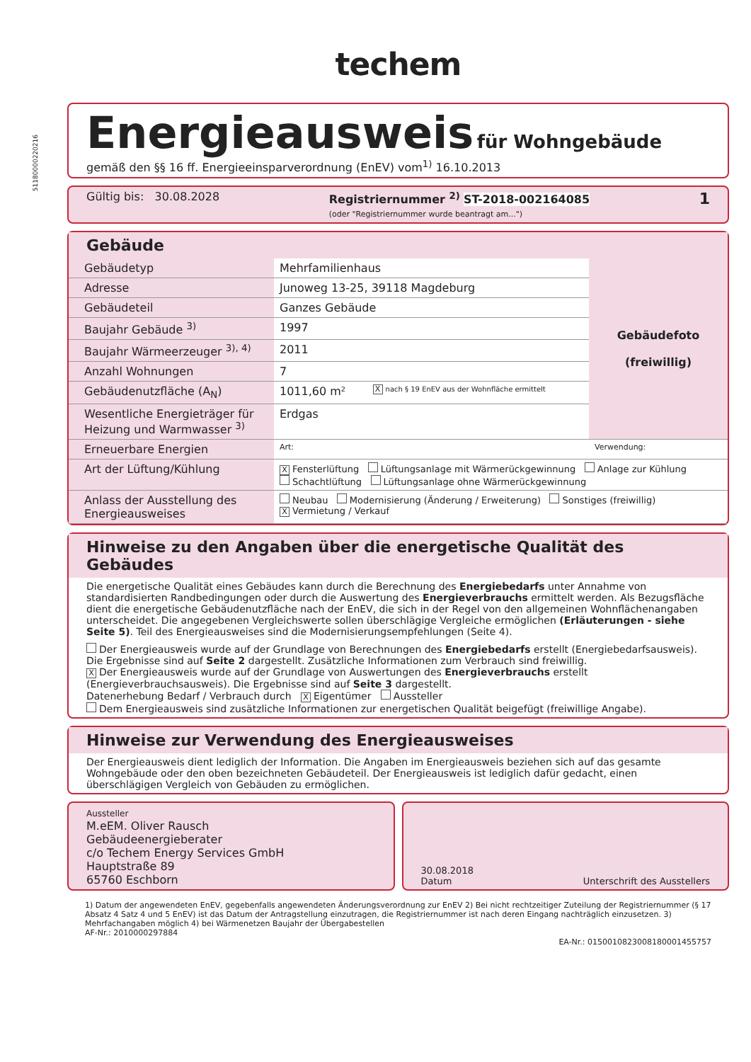techem
5118000022021​6
Energieausweis
für Wohngebäude
gemäß den §§ 16 ff. Energieeinsparverordnung (EnEV) vom<sup>1)</sup> 16.10.2013
Gültig bis: 30.08.2028 Registriernummer <sup>2)</sup> ST-2018-002164085
(oder "Registriernummer wurde beantragt am...") 1
Gebäude
| Gebäudetyp | Mehrfamilienhaus | | Gebäudefoto (freiwillig) |
| Adresse | Junoweg 13-25, 39118 Magdeburg | | |
| Gebäudeteil | Ganzes Gebäude | | |
| Baujahr Gebäude <sup>3)</sup> | 1997 | | |
| Baujahr Wärmeerzeuger <sup>3), 4)</sup> | 2011 | | |
| Anzahl Wohnungen | 7 | | |
| Gebäudenutzfläche (A<sub>N</sub>) | 1011,60 m² | X nach § 19 EnEV aus der Wohnfläche ermittelt | |
| Wesentliche Energieträger für Heizung und Warmwasser <sup>3)</sup> | Erdgas | | |
| Erneuerbare Energien | Art: | | Verwendung: |
| Art der Lüftung/Kühlung | X Fensterlüftung Lüftungsanlage mit Wärmerückgewinnung Anlage zur Kühlung Schachtlüftung Lüftungsanlage ohne Wärmerückgewinnung | | |
| Anlass der Ausstellung des Energieausweises | Neubau Modernisierung (Änderung / Erweiterung) Sonstiges (freiwillig) X Vermietung / Verkauf | | |
Hinweise zu den Angaben über die energetische Qualität des Gebäudes
Die energetische Qualität eines Gebäudes kann durch die Berechnung des Energiebedarfs unter Annahme von standardisierten Randbedingungen oder durch die Auswertung des Energieverbrauchs ermittelt werden. Als Bezugsfläche dient die energetische Gebäudenutzfläche nach der EnEV, die sich in der Regel von den allgemeinen Wohnflächenangaben unterscheidet. Die angegebenen Vergleichswerte sollen überschlägige Vergleiche ermöglichen (Erläuterungen - siehe Seite 5). Teil des Energieausweises sind die Modernisierungsempfehlungen (Seite 4).
Der Energieausweis wurde auf der Grundlage von Berechnungen des Energiebedarfs erstellt (Energiebedarfsausweis). Die Ergebnisse sind auf Seite 2 dargestellt. Zusätzliche Informationen zum Verbrauch sind freiwillig.
X Der Energieausweis wurde auf der Grundlage von Auswertungen des Energieverbrauchs erstellt (Energieverbrauchsausweis). Die Ergebnisse sind auf Seite 3 dargestellt.
Datenerhebung Bedarf / Verbrauch durch X Eigentümer Aussteller
Dem Energieausweis sind zusätzliche Informationen zur energetischen Qualität beigefügt (freiwillige Angabe).
Hinweise zur Verwendung des Energieausweises
Der Energieausweis dient lediglich der Information. Die Angaben im Energieausweis beziehen sich auf das gesamte Wohngebäude oder den oben bezeichneten Gebäudeteil. Der Energieausweis ist lediglich dafür gedacht, einen überschlägigen Vergleich von Gebäuden zu ermöglichen.
Aussteller
M.eEM. Oliver Rausch
Gebäudeenergieberater
c/o Techem Energy Services GmbH
Hauptstraße 89
65760 Eschborn
30.08.2018
Datum Unterschrift des Ausstellers
1) Datum der angewendeten EnEV, gegebenfalls angewendeten Änderungsverordnung zur EnEV 2) Bei nicht rechtzeitiger Zuteilung der Registriernummer (§ 17 Absatz 4 Satz 4 und 5 EnEV) ist das Datum der Antragstellung einzutragen, die Registriernummer ist nach deren Eingang nachträglich einzusetzen. 3) Mehrfachangaben möglich 4) bei Wärmenetzen Baujahr der Übergabestellen
AF-Nr.: 2010000297884
EA-Nr.: 0150010823008180001455757